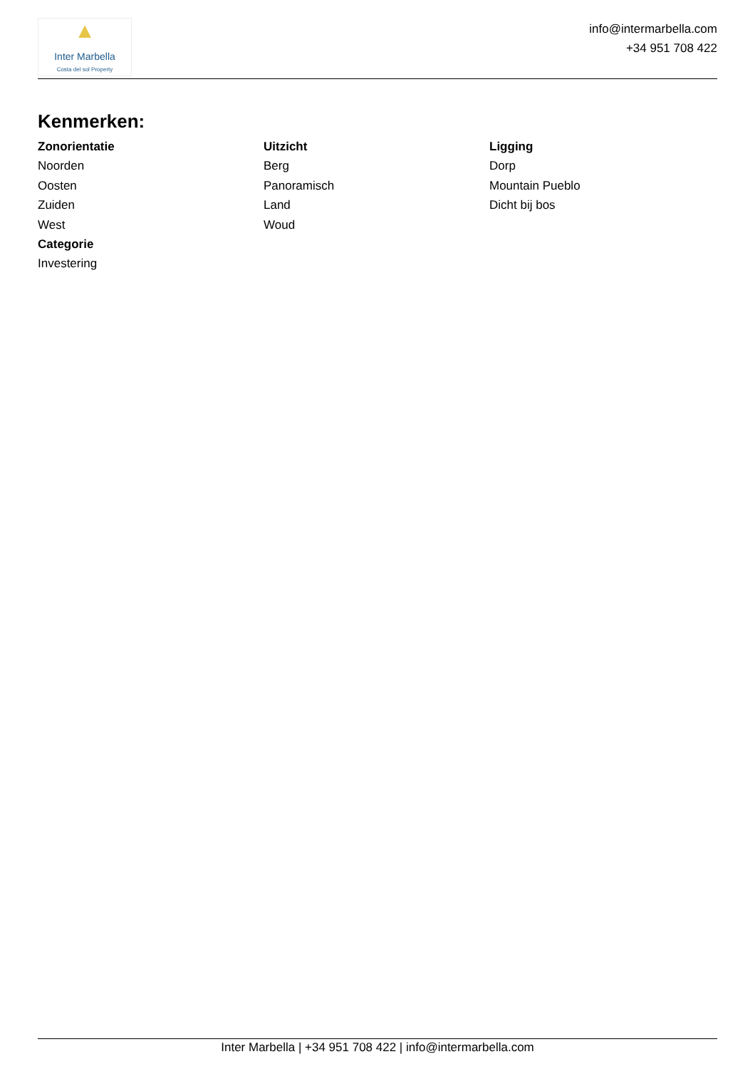▲
Inter Marbella
Costa del sol Property
info@intermarbella.com
+34 951 708 422
Kenmerken:
Zonorientatie
Noorden
Oosten
Zuiden
West
Categorie
Investering
Uitzicht
Berg
Panoramisch
Land
Woud
Ligging
Dorp
Mountain Pueblo
Dicht bij bos
Inter Marbella | +34 951 708 422 | info@intermarbella.com